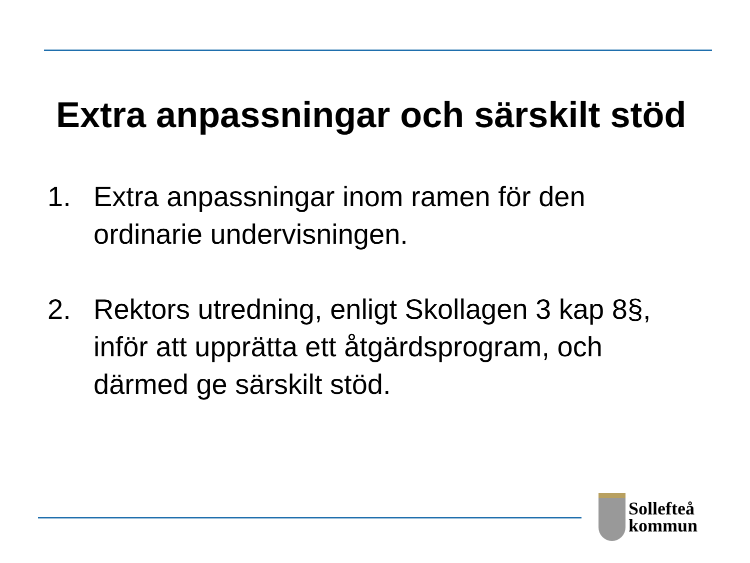Extra anpassningar och särskilt stöd
1. Extra anpassningar inom ramen för den ordinarie undervisningen.
2. Rektors utredning, enligt Skollagen 3 kap 8§, inför att upprätta ett åtgärdsprogram, och därmed ge särskilt stöd.
Sollefteå
kommun